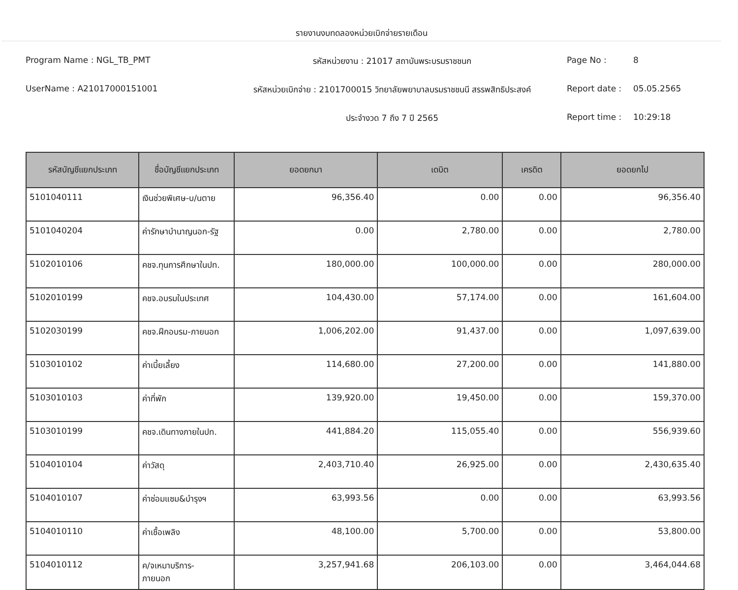รายงานงบทดลองหน่วยเบิกจ่ายรายเดือน
Program Name : NGL_TB_PMT
รหัสหน่วยงาน : 21017 สถาบันพระบรมราชชนก
Page No :
8
UserName : A21017000151001
รหัสหน่วยเบิกจ่าย : 2101700015 วิทยาลัยพยาบาลบรมราชชนนี สรรพสิทธิประสงค์
Report date :
05.05.2565
ประจำงวด 7 ถึง 7 ปี 2565
Report time :
10:29:18
| รหัสบัญชีแยกประเภท | ชื่อบัญชีแยกประเภท | ยอดยกมา | เดบิต | เครดิต | ยอดยกไป |
| --- | --- | --- | --- | --- | --- |
| 5101040111 | เงินช่วยพิเศษ-บ/นตาย | 96,356.40 | 0.00 | 0.00 | 96,356.40 |
| 5101040204 | ค่ารักษาบำนาญนอก-รัฐ | 0.00 | 2,780.00 | 0.00 | 2,780.00 |
| 5102010106 | คชจ.ทุนการศึกษาในปท. | 180,000.00 | 100,000.00 | 0.00 | 280,000.00 |
| 5102010199 | คชจ.อบรมในประเทศ | 104,430.00 | 57,174.00 | 0.00 | 161,604.00 |
| 5102030199 | คชจ.ฝึกอบรม-ภายนอก | 1,006,202.00 | 91,437.00 | 0.00 | 1,097,639.00 |
| 5103010102 | ค่าเบี้ยเลี้ยง | 114,680.00 | 27,200.00 | 0.00 | 141,880.00 |
| 5103010103 | ค่าที่พัก | 139,920.00 | 19,450.00 | 0.00 | 159,370.00 |
| 5103010199 | คชจ.เดินทางภายในปท. | 441,884.20 | 115,055.40 | 0.00 | 556,939.60 |
| 5104010104 | ค่าวัสดุ | 2,403,710.40 | 26,925.00 | 0.00 | 2,430,635.40 |
| 5104010107 | ค่าซ่อมแซม&บำรุงฯ | 63,993.56 | 0.00 | 0.00 | 63,993.56 |
| 5104010110 | ค่าเชื้อเพลิง | 48,100.00 | 5,700.00 | 0.00 | 53,800.00 |
| 5104010112 | ค/จเหมาบริการ- ภายนอก | 3,257,941.68 | 206,103.00 | 0.00 | 3,464,044.68 |